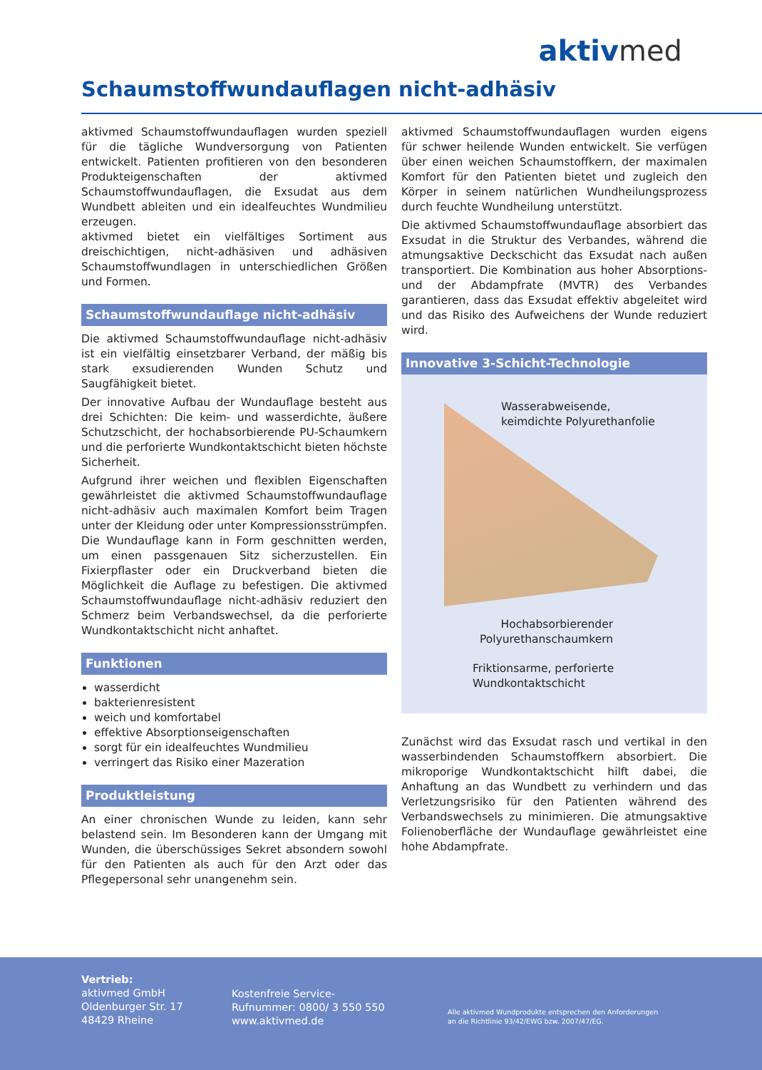aktivmed
Schaumstoffwundauflagen nicht-adhäsiv
aktivmed Schaumstoffwundauflagen wurden speziell für die tägliche Wundversorgung von Patienten entwickelt. Patienten profitieren von den besonderen Produkteigenschaften der aktivmed Schaumstoffwundauflagen, die Exsudat aus dem Wundbett ableiten und ein idealfeuchtes Wundmilieu erzeugen.
aktivmed bietet ein vielfältiges Sortiment aus dreischichtigen, nicht-adhäsiven und adhäsiven Schaumstoffwundlagen in unterschiedlichen Größen und Formen.
Schaumstoffwundauflage nicht-adhäsiv
Die aktivmed Schaumstoffwundauflage nicht-adhäsiv ist ein vielfältig einsetzbarer Verband, der mäßig bis stark exsudierenden Wunden Schutz und Saugfähigkeit bietet.
Der innovative Aufbau der Wundauflage besteht aus drei Schichten: Die keim- und wasserdichte, äußere Schutzschicht, der hochabsorbierende PU-Schaumkern und die perforierte Wundkontaktschicht bieten höchste Sicherheit.
Aufgrund ihrer weichen und flexiblen Eigenschaften gewährleistet die aktivmed Schaumstoffwundauflage nicht-adhäsiv auch maximalen Komfort beim Tragen unter der Kleidung oder unter Kompressionsstrümpfen. Die Wundauflage kann in Form geschnitten werden, um einen passgenauen Sitz sicherzustellen. Ein Fixierpflaster oder ein Druckverband bieten die Möglichkeit die Auflage zu befestigen. Die aktivmed Schaumstoffwundauflage nicht-adhäsiv reduziert den Schmerz beim Verbandswechsel, da die perforierte Wundkontaktschicht nicht anhaftet.
Funktionen
wasserdicht
bakterienresistent
weich und komfortabel
effektive Absorptionseigenschaften
sorgt für ein idealfeuchtes Wundmilieu
verringert das Risiko einer Mazeration
Produktleistung
An einer chronischen Wunde zu leiden, kann sehr belastend sein. Im Besonderen kann der Umgang mit Wunden, die überschüssiges Sekret absondern sowohl für den Patienten als auch für den Arzt oder das Pflegepersonal sehr unangenehm sein.
aktivmed Schaumstoffwundauflagen wurden eigens für schwer heilende Wunden entwickelt. Sie verfügen über einen weichen Schaumstoffkern, der maximalen Komfort für den Patienten bietet und zugleich den Körper in seinem natürlichen Wundheilungsprozess durch feuchte Wundheilung unterstützt.
Die aktivmed Schaumstoffwundauflage absorbiert das Exsudat in die Struktur des Verbandes, während die atmungsaktive Deckschicht das Exsudat nach außen transportiert. Die Kombination aus hoher Absorptions- und der Abdampfrate (MVTR) des Verbandes garantieren, dass das Exsudat effektiv abgeleitet wird und das Risiko des Aufweichens der Wunde reduziert wird.
Innovative 3-Schicht-Technologie
Wasserabweisende,
keimdichte Polyurethanfolie
Hochabsorbierender
Polyurethanschaumkern
Friktionsarme, perforierte
Wundkontaktschicht
Zunächst wird das Exsudat rasch und vertikal in den wasserbindenden Schaumstoffkern absorbiert. Die mikroporige Wundkontaktschicht hilft dabei, die Anhaftung an das Wundbett zu verhindern und das Verletzungsrisiko für den Patienten während des Verbandswechsels zu minimieren. Die atmungsaktive Folienoberfläche der Wundauflage gewährleistet eine hohe Abdampfrate.
Vertrieb:
aktivmed GmbH
Oldenburger Str. 17
48429 Rheine
Kostenfreie Service-
Rufnummer: 0800/ 3 550 550
www.aktivmed.de
Alle aktivmed Wundprodukte entsprechen den Anforderungen
an die Richtlinie 93/42/EWG bzw. 2007/47/EG.